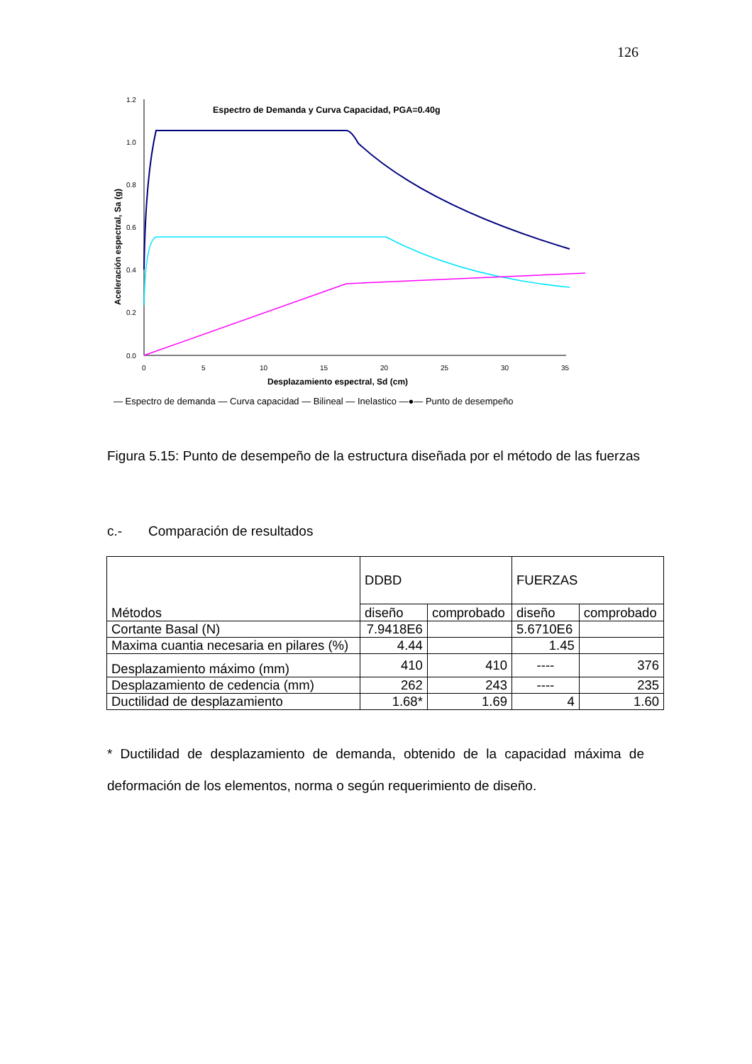126
Espectro de Demanda y Curva Capacidad, PGA=0.40g
1.2
1.0
0.8
0.6
0.4
0.2
0.0
0
5
10
15
20
25
30
35
Desplazamiento espectral, Sd (cm)
Aceleración espectral, Sa (g)
— Espectro de demanda — Curva capacidad — Bilineal — Inelastico —●— Punto de desempeño
Figura 5.15: Punto de desempeño de la estructura diseñada por el método de las fuerzas
c.- Comparación de resultados
| Métodos | DDBD | | FUERZAS | |
| --- | --- | --- | --- | --- |
| | diseño | comprobado | diseño | comprobado |
| Cortante Basal (N) | 7.9418E6 | | 5.6710E6 | |
| Maxima cuantia necesaria en pilares (%) | 4.44 | | 1.45 | |
| Desplazamiento máximo (mm) | 410 | 410 | ---- | 376 |
| Desplazamiento de cedencia (mm) | 262 | 243 | ---- | 235 |
| Ductilidad de desplazamiento | 1.68* | 1.69 | 4 | 1.60 |
* Ductilidad de desplazamiento de demanda, obtenido de la capacidad máxima de deformación de los elementos, norma o según requerimiento de diseño.